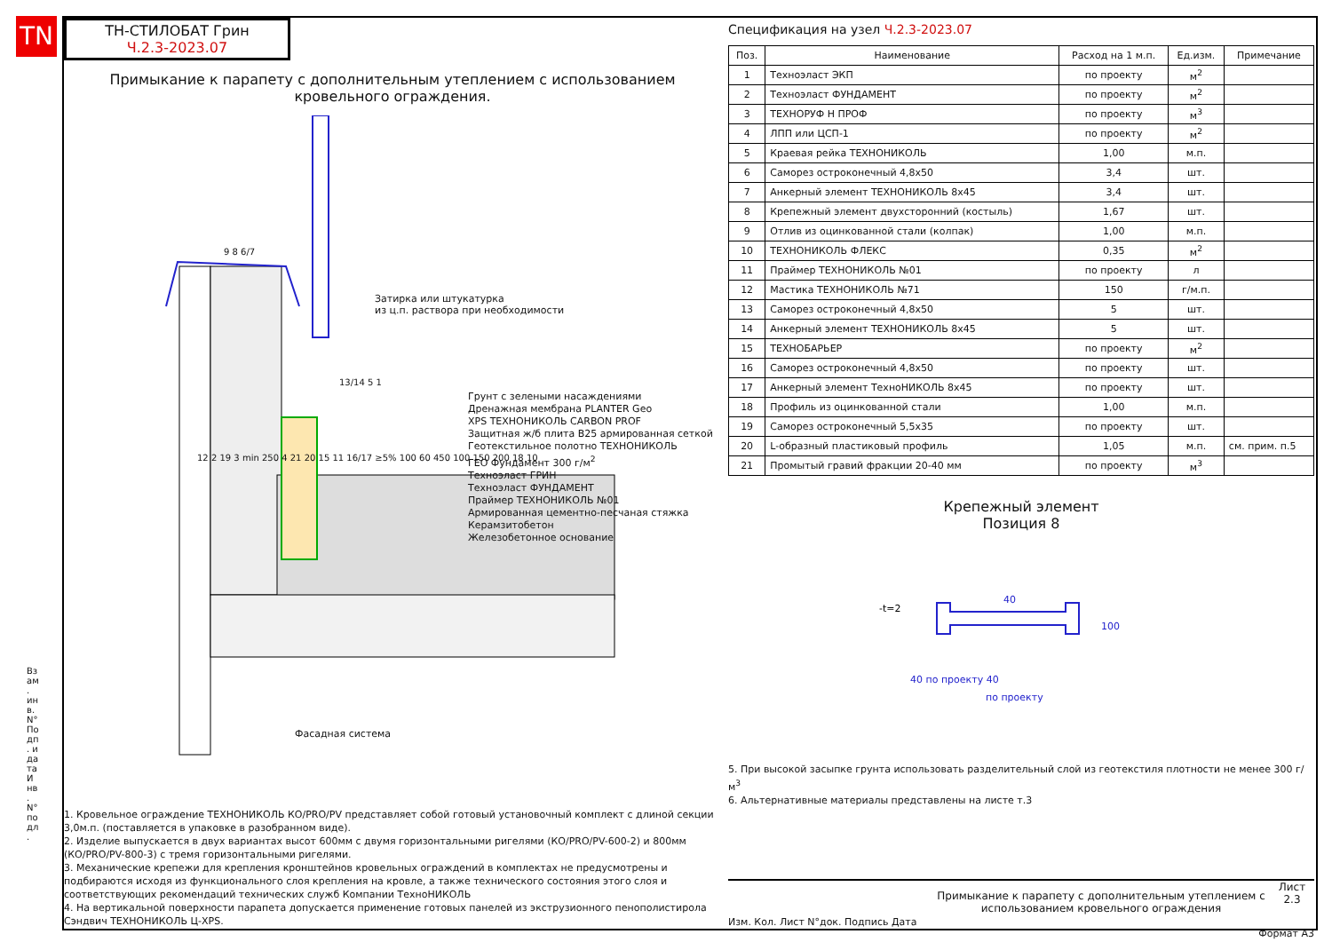TN
ТН-СТИЛОБАТ Грин
Ч.2.3-2023.07
Примыкание к парапету с дополнительным утеплением с использованием
кровельного ограждения.
Затирка или штукатурка
из ц.п. раствора при необходимости
9 8 6/7
13/14 5 1
Грунт с зелеными насаждениями
Дренажная мембрана PLANTER Geo
XPS ТЕХНОНИКОЛЬ CARBON PROF
Защитная ж/б плита В25 армированная сеткой
Геотекстильное полотно ТЕХНОНИКОЛЬ
ГЕО Фундамент 300 г/м<sup>2</sup>
Техноэласт ГРИН
Техноэласт ФУНДАМЕНТ
Праймер ТЕХНОНИКОЛЬ №01
Армированная цементно-песчаная стяжка
Керамзитобетон
Железобетонное основание
12 2 19 3 min 250 4 21 20 15 11 16/17 ≥5% 100 60 450 100 150 200 18 10
Фасадная система
1. Кровельное ограждение ТЕХНОНИКОЛЬ КО/PRO/PV представляет собой готовый установочный комплект с длиной секции 3,0м.п. (поставляется в упаковке в разобранном виде).
2. Изделие выпускается в двух вариантах высот 600мм с двумя горизонтальными ригелями (КО/PRO/PV-600-2) и 800мм (КО/PRO/PV-800-3) с тремя горизонтальными ригелями.
3. Механические крепежи для крепления кронштейнов кровельных ограждений в комплектах не предусмотрены и подбираются исходя из функционального слоя крепления на кровле, а также технического состояния этого слоя и соответствующих рекомендаций технических служб Компании ТехноНИКОЛЬ
4. На вертикальной поверхности парапета допускается применение готовых панелей из экструзионного пенополистирола Сэндвич ТЕХНОНИКОЛЬ Ц-XPS.
Спецификация на узел Ч.2.3-2023.07
| Поз. | Наименование | Расход на 1 м.п. | Ед.изм. | Примечание |
| --- | --- | --- | --- | --- |
| 1 | Техноэласт ЭКП | по проекту | м<sup>2</sup> | |
| 2 | Техноэласт ФУНДАМЕНТ | по проекту | м<sup>2</sup> | |
| 3 | ТЕХНОРУФ Н ПРОФ | по проекту | м<sup>3</sup> | |
| 4 | ЛПП или ЦСП-1 | по проекту | м<sup>2</sup> | |
| 5 | Краевая рейка ТЕХНОНИКОЛЬ | 1,00 | м.п. | |
| 6 | Саморез остроконечный 4,8x50 | 3,4 | шт. | |
| 7 | Анкерный элемент ТЕХНОНИКОЛЬ 8x45 | 3,4 | шт. | |
| 8 | Крепежный элемент двухсторонний (костыль) | 1,67 | шт. | |
| 9 | Отлив из оцинкованной стали (колпак) | 1,00 | м.п. | |
| 10 | ТЕХНОНИКОЛЬ ФЛЕКС | 0,35 | м<sup>2</sup> | |
| 11 | Праймер ТЕХНОНИКОЛЬ №01 | по проекту | л | |
| 12 | Мастика ТЕХНОНИКОЛЬ №71 | 150 | г/м.п. | |
| 13 | Саморез остроконечный 4,8x50 | 5 | шт. | |
| 14 | Анкерный элемент ТЕХНОНИКОЛЬ 8x45 | 5 | шт. | |
| 15 | ТЕХНОБАРЬЕР | по проекту | м<sup>2</sup> | |
| 16 | Саморез остроконечный 4,8x50 | по проекту | шт. | |
| 17 | Анкерный элемент ТехноНИКОЛЬ 8x45 | по проекту | шт. | |
| 18 | Профиль из оцинкованной стали | 1,00 | м.п. | |
| 19 | Саморез остроконечный 5,5x35 | по проекту | шт. | |
| 20 | L-образный пластиковый профиль | 1,05 | м.п. | см. прим. п.5 |
| 21 | Промытый гравий фракции 20-40 мм | по проекту | м<sup>3</sup> | |
Крепежный элемент
Позиция 8
-t=2
40
100
40 по проекту 40
по проекту
5. При высокой засыпке грунта использовать разделительный слой из геотекстиля плотности не менее 300 г/м<sup>3</sup>
6. Альтернативные материалы представлены на листе т.3
Изм. Кол. Лист N°док. Подпись Дата
Примыкание к парапету с дополнительным утеплением с использованием кровельного ограждения
Лист
2.3
Формат А3
Взам. инв. N° Подп. и дата Инв. N° подл.